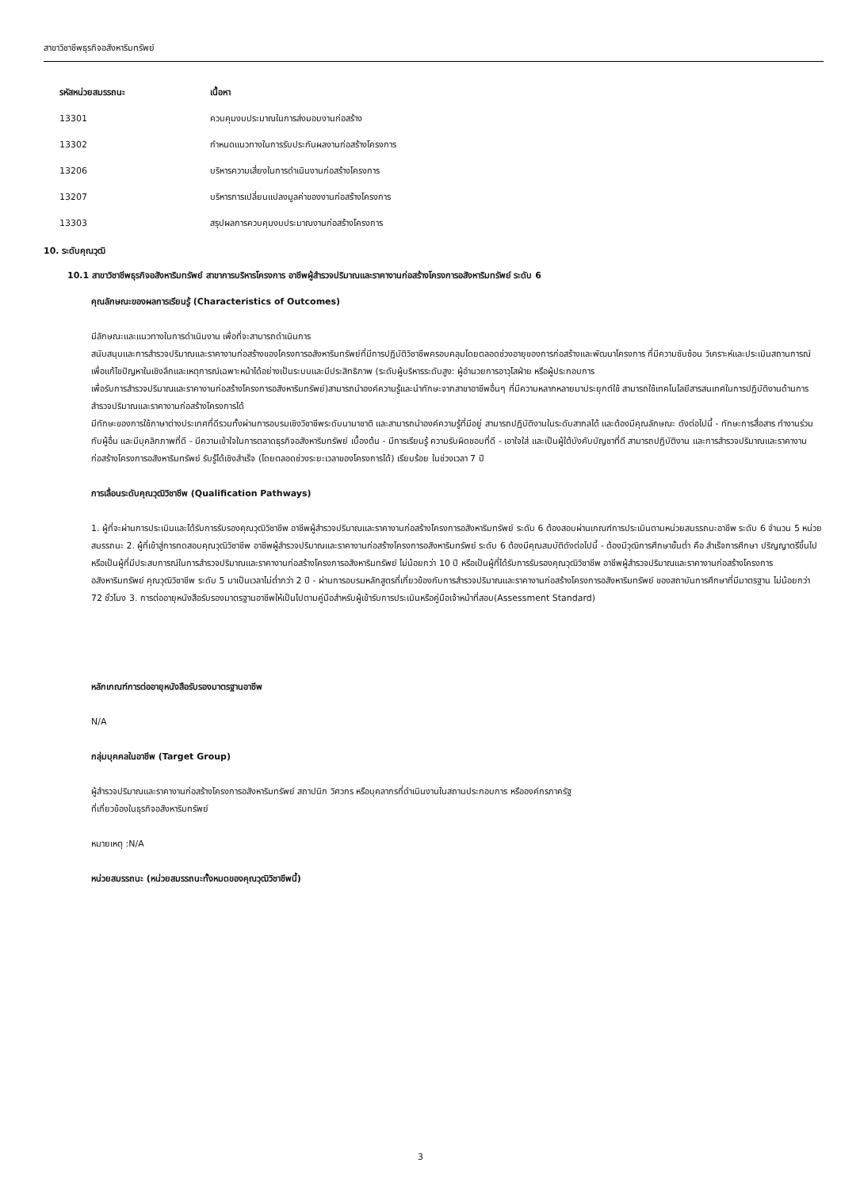สาขาวิชาชีพธุรกิจอสังหาริมทรัพย์
| รหัสหน่วยสมรรถนะ | เนื้อหา |
| --- | --- |
| 13301 | ควบคุมงบประมาณในการส่งมอบงานก่อสร้าง |
| 13302 | กำหนดแนวทางในการรับประกันผลงานก่อสร้างโครงการ |
| 13206 | บริหารความเสี่ยงในการดำเนินงานก่อสร้างโครงการ |
| 13207 | บริหารการเปลี่ยนแปลงมูลค่าของงานก่อสร้างโครงการ |
| 13303 | สรุปผลการควบคุมงบประมาณงานก่อสร้างโครงการ |
10. ระดับคุณวุฒิ
10.1 สาขาวิชาชีพธุรกิจอสังหาริมทรัพย์ สาขาการบริหารโครงการ อาชีพผู้สำรวจปริมาณและราคางานก่อสร้างโครงการอสังหาริมทรัพย์ ระดับ 6
คุณลักษณะของผลการเรียนรู้ (Characteristics of Outcomes)
มีลักษณะและแนวทางในการดำเนินงาน เพื่อที่จะสามารถดำเนินการ
สนับสนุนและการสำรวจปริมาณและราคางานก่อสร้างของโครงการอสังหาริมทรัพย์ที่มีการปฏิบัติวิชาชีพครอบคลุมโดยตลอดช่วงอายุของการก่อสร้างและพัฒนาโครงการ ที่มีความซับซ้อน วิเคราะห์และประเมินสถานการณ์เพื่อแก้ไขปัญหาในเชิงลึกและเหตุการณ์เฉพาะหน้าได้อย่างเป็นระบบและมีประสิทธิภาพ (ระดับผู้บริหารระดับสูง: ผู้อำนวยการอาวุโสฝ่าย หรือผู้ประกอบการ
เพื่อรับการสำรวจปริมาณและราคางานก่อสร้างโครงการอสังหาริมทรัพย์)สามารถนำองค์ความรู้และนำทักษะจากสาขาอาชีพอื่นๆ ที่มีความหลากหลายมาประยุกต์ใช้ สามารถใช้เทคโนโลยีสารสนเทศในการปฏิบัติงานด้านการสำรวจปริมาณและราคางานก่อสร้างโครงการได้
มีทักษะของการใช้ภาษาต่างประเทศที่ดีรวมทั้งผ่านการอบรมเชิงวิชาชีพระดับนานาชาติ และสามารถนำองค์ความรู้ที่มีอยู่ สามารถปฏิบัติงานในระดับสากลได้ และต้องมีคุณลักษณะ ดังต่อไปนี้ - ทักษะการสื่อสาร ทำงานร่วมกับผู้อื่น และมีบุคลิกภาพที่ดี - มีความเข้าใจในการตลาดธุรกิจอสังหาริมทรัพย์ เบื้องต้น - มีการเรียนรู้ ความรับผิดชอบที่ดี - เอาใจใส่ และเป็นผู้ใต้บังคับบัญชาที่ดี สามารถปฏิบัติงาน และการสำรวจปริมาณและราคางานก่อสร้างโครงการอสังหาริมทรัพย์ รับรู้ได้เชิงสำเร็จ (โดยตลอดช่วงระยะเวลาของโครงการได้) เรียบร้อย ในช่วงเวลา 7 ปี
การเลื่อนระดับคุณวุฒิวิชาชีพ (Qualification Pathways)
1. ผู้ที่จะผ่านการประเมินและได้รับการรับรองคุณวุฒิวิชาชีพ อาชีพผู้สำรวจปริมาณและราคางานก่อสร้างโครงการอสังหาริมทรัพย์ ระดับ 6 ต้องสอบผ่านเกณฑ์การประเมินตามหน่วยสมรรถนะอาชีพ ระดับ 6 จำนวน 5 หน่วยสมรรถนะ 2. ผู้ที่เข้าสู่การทดสอบคุณวุฒิวิชาชีพ อาชีพผู้สำรวจปริมาณและราคางานก่อสร้างโครงการอสังหาริมทรัพย์ ระดับ 6 ต้องมีคุณสมบัติดังต่อไปนี้ - ต้องมีวุฒิการศึกษาขั้นต่ำ คือ สำเร็จการศึกษา ปริญญาตรีขึ้นไป หรือเป็นผู้ที่มีประสบการณ์ในการสำรวจปริมาณและราคางานก่อสร้างโครงการอสังหาริมทรัพย์ ไม่น้อยกว่า 10 ปี หรือเป็นผู้ที่ได้รับการรับรองคุณวุฒิวิชาชีพ อาชีพผู้สำรวจปริมาณและราคางานก่อสร้างโครงการอสังหาริมทรัพย์ คุณวุฒิวิชาชีพ ระดับ 5 มาเป็นเวลาไม่ต่ำกว่า 2 ปี - ผ่านการอบรมหลักสูตรที่เกี่ยวข้องกับการสำรวจปริมาณและราคางานก่อสร้างโครงการอสังหาริมทรัพย์ ของสถาบันการศึกษาที่มีมาตรฐาน ไม่น้อยกว่า 72 ชั่วโมง 3. การต่ออายุหนังสือรับรองมาตรฐานอาชีพให้เป็นไปตามคู่มือสำหรับผู้เข้ารับการประเมินหรือคู่มือเจ้าหน้าที่สอบ(Assessment Standard)
หลักเกณฑ์การต่ออายุหนังสือรับรองมาตรฐานอาชีพ
N/A
กลุ่มบุคคลในอาชีพ (Target Group)
ผู้สำรวจปริมาณและราคางานก่อสร้างโครงการอสังหาริมทรัพย์ สถาปนิก วิศวกร หรือบุคลากรที่ดำเนินงานในสถานประกอบการ หรือองค์กรภาครัฐ
ที่เกี่ยวข้องในธุรกิจอสังหาริมทรัพย์
หมายเหตุ :N/A
หน่วยสมรรถนะ (หน่วยสมรรถนะทั้งหมดของคุณวุฒิวิชาชีพนี้)
3